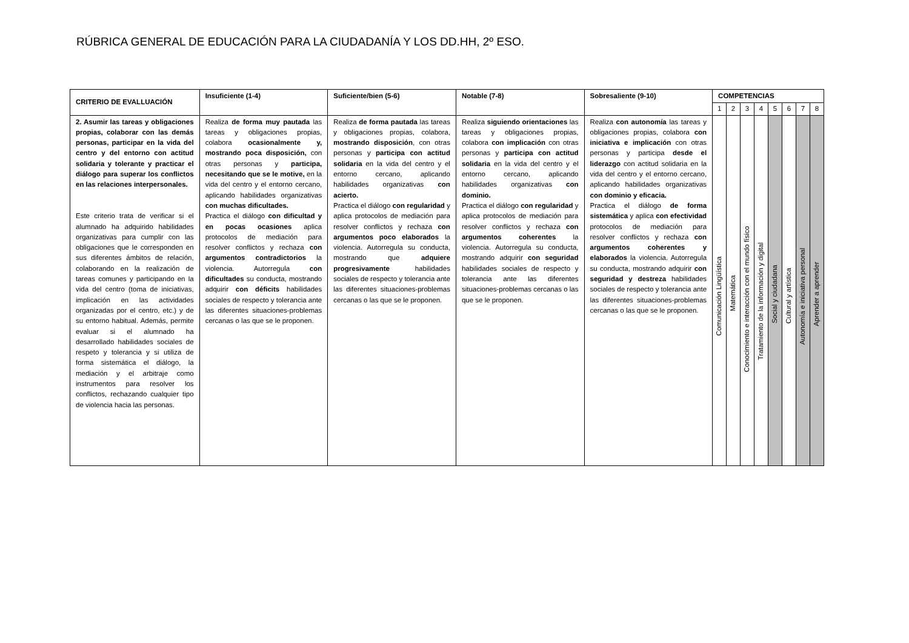RÚBRICA GENERAL DE EDUCACIÓN PARA LA CIUDADANÍA Y LOS DD.HH, 2º ESO.
| CRITERIO DE EVALLUACIÓN | Insuficiente (1-4) | Suficiente/bien (5-6) | Notable (7-8) | Sobresaliente (9-10) | COMPETENCIAS | | | | | | | |
| --- | --- | --- | --- | --- | --- | --- | --- | --- | --- | --- | --- | --- |
| | | | | | 1 | 2 | 3 | 4 | 5 | 6 | 7 | 8 |
| 2. Asumir las tareas y obligaciones propias, colaborar con las demás personas, participar en la vida del centro y del entorno con actitud solidaria y tolerante y practicar el diálogo para superar los conflictos en las relaciones interpersonales. Este criterio trata de verificar si el alumnado ha adquirido habilidades organizativas para cumplir con las obligaciones que le corresponden en sus diferentes ámbitos de relación, colaborando en la realización de tareas comunes y participando en la vida del centro (toma de iniciativas, implicación en las actividades organizadas por el centro, etc.) y de su entorno habitual. Además, permite evaluar si el alumnado ha desarrollado habilidades sociales de respeto y tolerancia y si utiliza de forma sistemática el diálogo, la mediación y el arbitraje como instrumentos para resolver los conflictos, rechazando cualquier tipo de violencia hacia las personas. | Realiza de forma muy pautada las tareas y obligaciones propias, colabora ocasionalmente y, mostrando poca disposición, con otras personas y participa, necesitando que se le motive, en la vida del centro y el entorno cercano, aplicando habilidades organizativas con muchas dificultades. Practica el diálogo con dificultad y en pocas ocasiones aplica protocolos de mediación para resolver conflictos y rechaza con argumentos contradictorios la violencia. Autorregula con dificultades su conducta, mostrando adquirir con déficits habilidades sociales de respecto y tolerancia ante las diferentes situaciones-problemas cercanas o las que se le proponen. | Realiza de forma pautada las tareas y obligaciones propias, colabora, mostrando disposición , con otras personas y participa con actitud solidaria en la vida del centro y el entorno cercano, aplicando habilidades organizativas con acierto. Practica el diálogo con regularidad y aplica protocolos de mediación para resolver conflictos y rechaza con argumentos poco elaborados la violencia. Autorregula su conducta, mostrando que adquiere progresivamente habilidades sociales de respecto y tolerancia ante las diferentes situaciones-problemas cercanas o las que se le proponen. | Realiza siguiendo orientaciones las tareas y obligaciones propias, colabora con implicación con otras personas y participa con actitud solidaria en la vida del centro y el entorno cercano, aplicando habilidades organizativas con dominio. Practica el diálogo con regularidad y aplica protocolos de mediación para resolver conflictos y rechaza con argumentos coherentes la violencia. Autorregula su conducta, mostrando adquirir con seguridad habilidades sociales de respecto y tolerancia ante las diferentes situaciones-problemas cercanas o las que se le proponen. | Realiza con autonomía las tareas y obligaciones propias, colabora con iniciativa e implicación con otras personas y participa desde el liderazgo con actitud solidaria en la vida del centro y el entorno cercano, aplicando habilidades organizativas con dominio y eficacia. Practica el diálogo de forma sistemática y aplica con efectividad protocolos de mediación para resolver conflictos y rechaza con argumentos coherentes y elaborados la violencia. Autorregula su conducta, mostrando adquirir con seguridad y destreza habilidades sociales de respecto y tolerancia ante las diferentes situaciones-problemas cercanas o las que se le proponen. | Comunicación Lingüística | Matemática | Conocimiento e interacción con el mundo físico | Tratamiento de la información y digital | Social y ciudadana | Cultural y artística | Autonomía e iniciativa personal | Aprender a aprender |